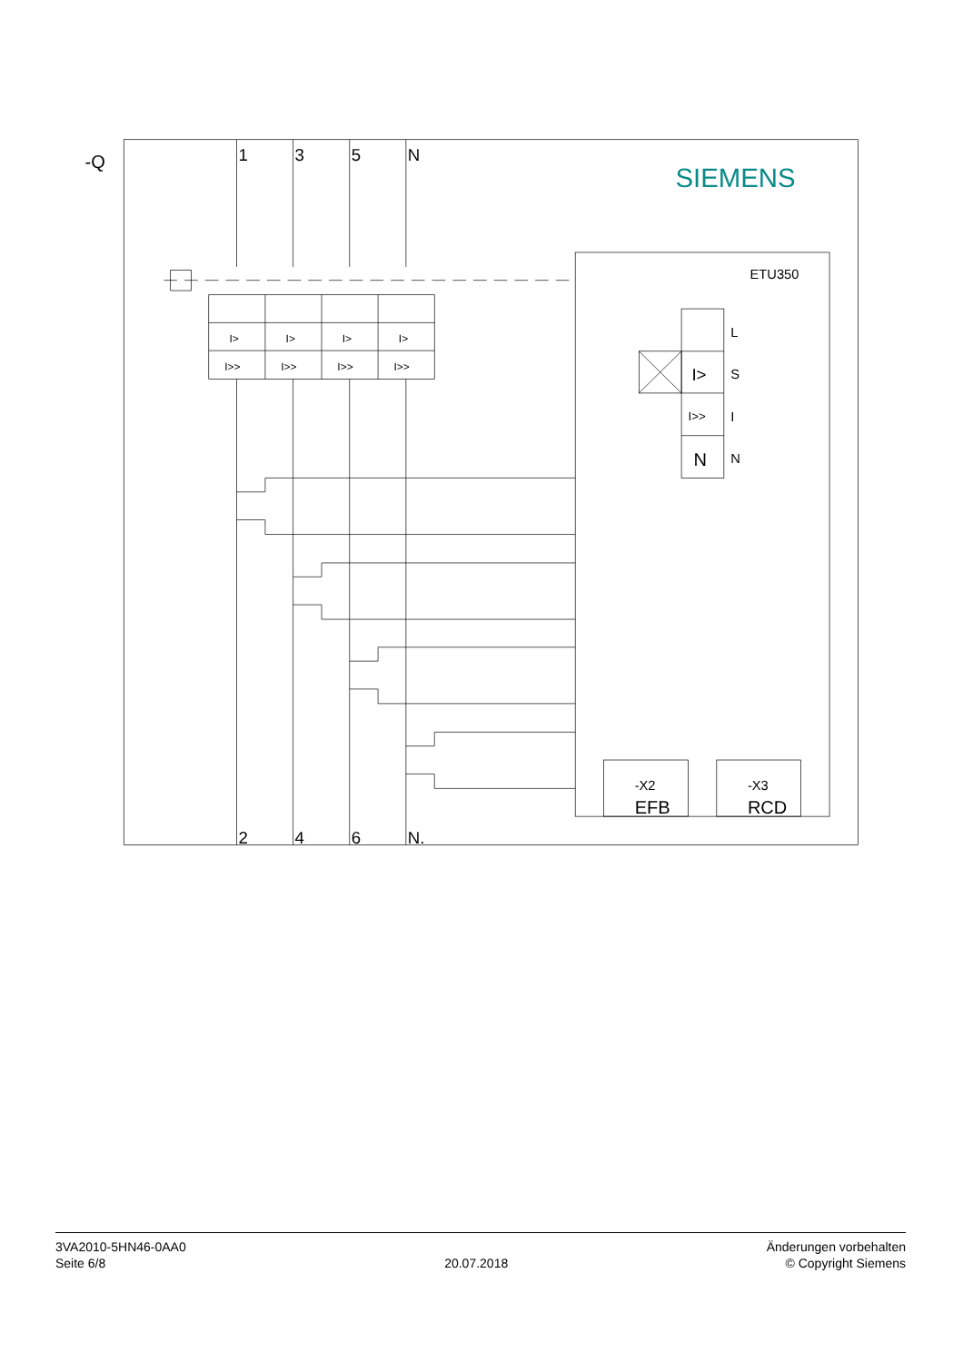-Q
1
3
5
N
SIEMENS
I>
I>
I>
I>
I>>
I>>
I>>
I>>
ETU350
L
I>
S
I>>
I
N
N
-X2
EFB
-X3
RCD
2
4
6
N.
3VA2010-5HN46-0AA0
Seite 6/8
20.07.2018 Änderungen vorbehalten
© Copyright Siemens